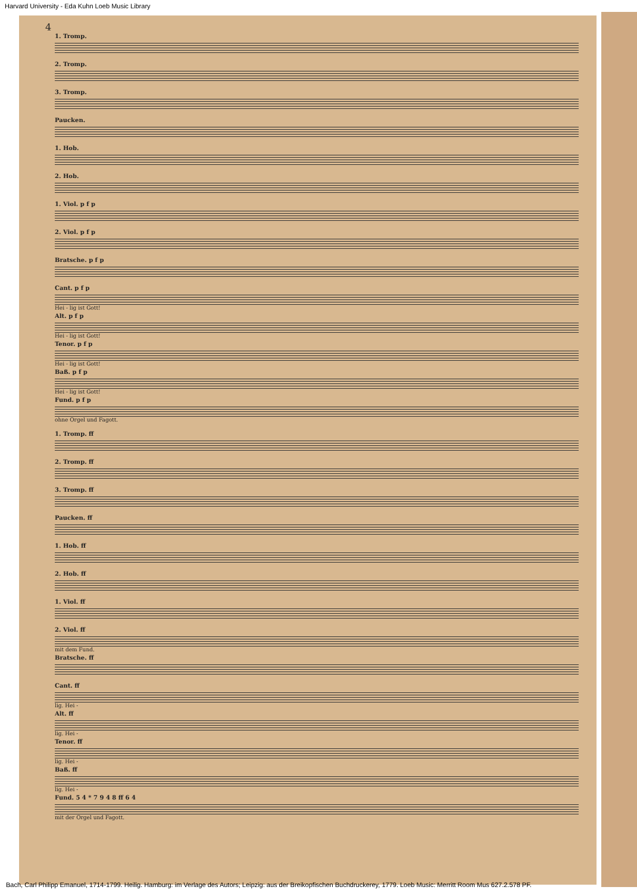Harvard University - Eda Kuhn Loeb Music Library
4
1. Tromp.
2. Tromp.
3. Tromp.
Paucken.
1. Hob.
2. Hob.
1. Viol. p f p
2. Viol. p f p
Bratsche. p f p
Cant. p f p
Hei - lig ist Gott!
Alt. p f p
Hei - lig ist Gott!
Tenor. p f p
Hei - lig ist Gott!
Baß. p f p
Hei - lig ist Gott!
Fund. p f p
ohne Orgel und Fagott.
1. Tromp. ff
2. Tromp. ff
3. Tromp. ff
Paucken. ff
1. Hob. ff
2. Hob. ff
1. Viol. ff
2. Viol. ff
mit dem Fund.
Bratsche. ff
Cant. ff
lig. Hei -
Alt. ff
lig. Hei -
Tenor. ff
lig. Hei -
Baß. ff
lig. Hei -
Fund. 5 4 * 7 9 4 8 ff 6 4
mit der Orgel und Fagott.
Bach, Carl Philipp Emanuel, 1714-1799. Heilig. Hamburg: im Verlage des Autors; Leipzig: aus der Breikopfischen Buchdruckerey, 1779. Loeb Music: Merritt Room Mus 627.2.578 PF.